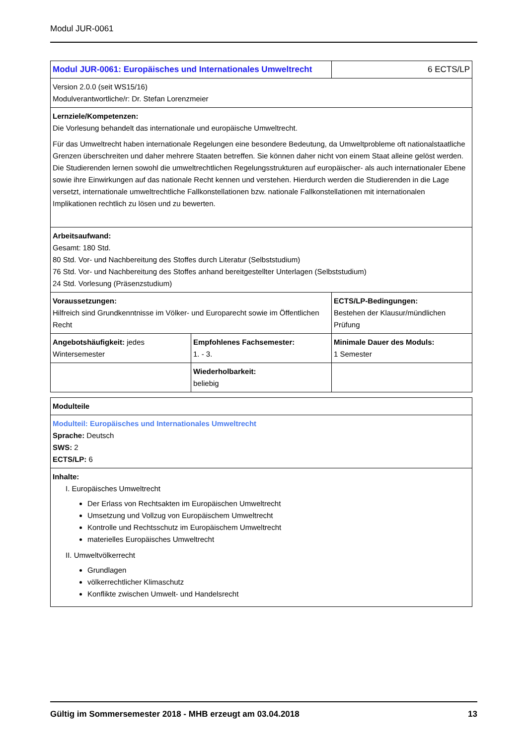Modul JUR-0061
| Modul JUR-0061: Europäisches und Internationales Umweltrecht | | 6 ECTS/LP |
| Version 2.0.0 (seit WS15/16) Modulverantwortliche/r: Dr. Stefan Lorenzmeier | | |
| Lernziele/Kompetenzen: Die Vorlesung behandelt das internationale und europäische Umweltrecht. Für das Umweltrecht haben internationale Regelungen eine besondere Bedeutung, da Umweltprobleme oft nationalstaatliche Grenzen überschreiten und daher mehrere Staaten betreffen. Sie können daher nicht von einem Staat alleine gelöst werden. Die Studierenden lernen sowohl die umweltrechtlichen Regelungsstrukturen auf europäischer- als auch internationaler Ebene sowie ihre Einwirkungen auf das nationale Recht kennen und verstehen. Hierdurch werden die Studierenden in die Lage versetzt, internationale umweltrechtliche Fallkonstellationen bzw. nationale Fallkonstellationen mit internationalen Implikationen rechtlich zu lösen und zu bewerten. | | |
| Arbeitsaufwand: Gesamt: 180 Std. 80 Std. Vor- und Nachbereitung des Stoffes durch Literatur (Selbststudium) 76 Std. Vor- und Nachbereitung des Stoffes anhand bereitgestellter Unterlagen (Selbststudium) 24 Std. Vorlesung (Präsenzstudium) | | |
| Voraussetzungen: Hilfreich sind Grundkenntnisse im Völker- und Europarecht sowie im Öffentlichen Recht | | ECTS/LP-Bedingungen: Bestehen der Klausur/mündlichen Prüfung |
| Angebotshäufigkeit: jedes Wintersemester | Empfohlenes Fachsemester: 1. - 3. | Minimale Dauer des Moduls: 1 Semester |
| | Wiederholbarkeit: beliebig | |
| Modulteile |
| Modulteil: Europäisches und Internationales Umweltrecht Sprache: Deutsch SWS: 2 ECTS/LP: 6 |
| Inhalte: I. Europäisches Umweltrecht Der Erlass von Rechtsakten im Europäischen Umweltrecht Umsetzung und Vollzug von Europäischem Umweltrecht Kontrolle und Rechtsschutz im Europäischem Umweltrecht materielles Europäisches Umweltrecht II. Umweltvölkerrecht Grundlagen völkerrechtlicher Klimaschutz Konflikte zwischen Umwelt- und Handelsrecht |
Gültig im Sommersemester 2018 - MHB erzeugt am 03.04.2018 13